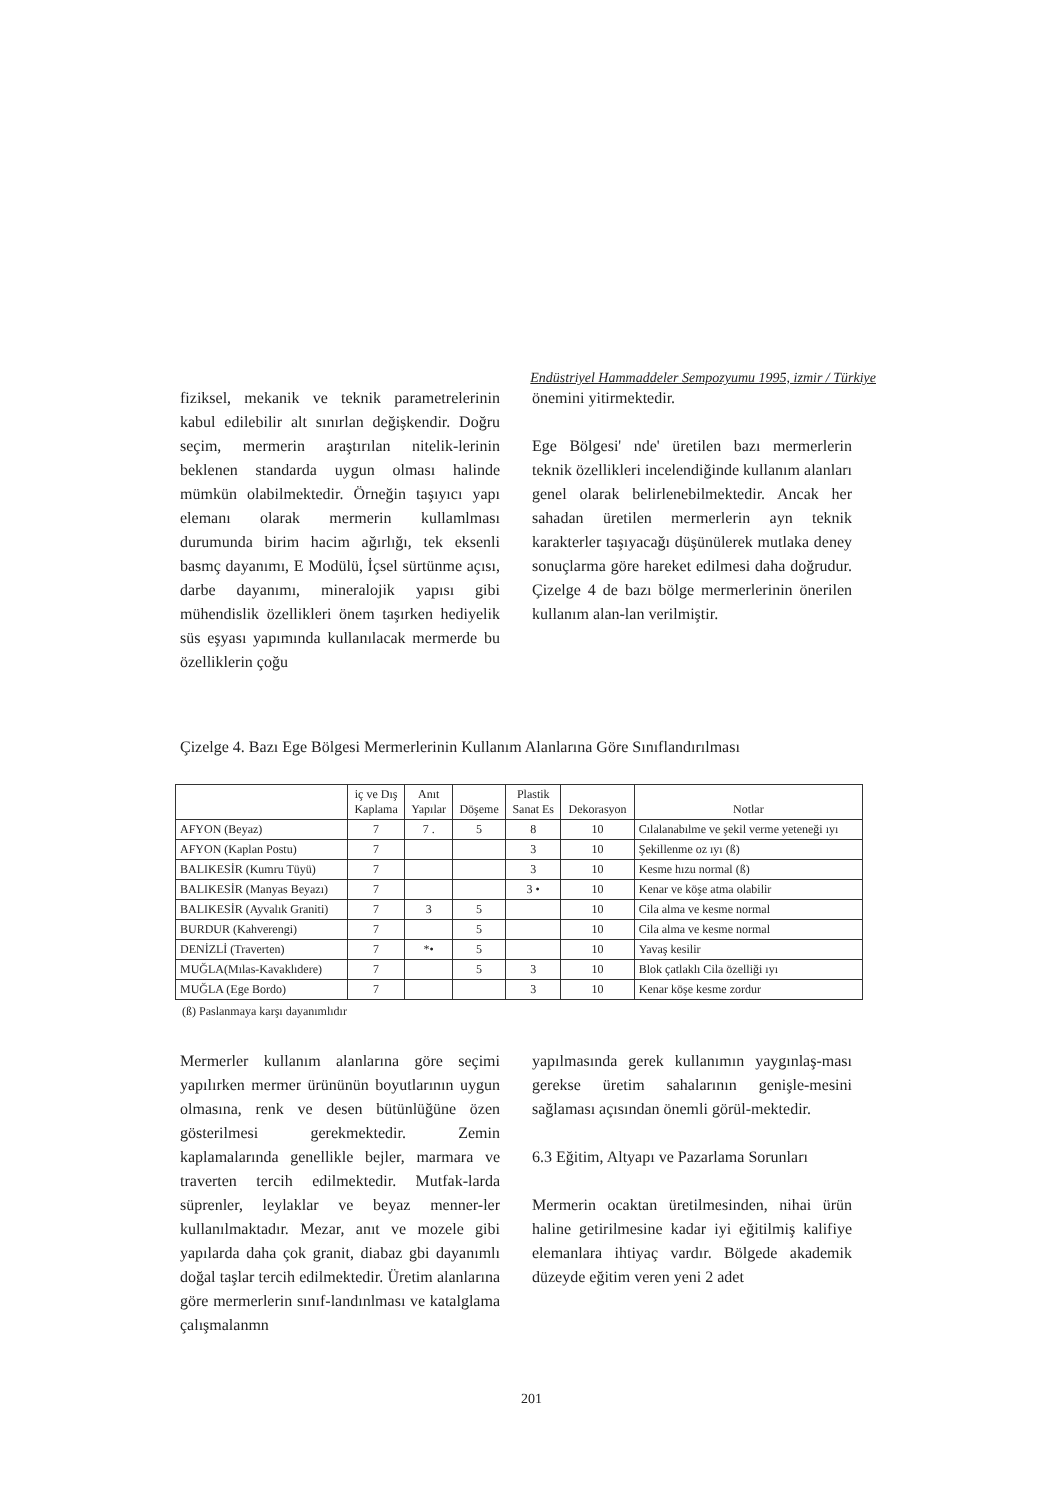Endüstriyel Hammaddeler Sempozyumu 1995, izmir / Türkiye
fiziksel, mekanik ve teknik parametrelerinin kabul edilebilir alt sınırlan değişkendir. Doğru seçim, mermerin araştırılan nitelik-lerinin beklenen standarda uygun olması halinde mümkün olabilmektedir. Örneğin taşıyıcı yapı elemanı olarak mermerin kullamlması durumunda birim hacim ağırlığı, tek eksenli basmç dayanımı, E Modülü, İçsel sürtünme açısı, darbe dayanımı, mineralojik yapısı gibi mühendislik özellikleri önem taşırken hediyelik süs eşyası yapımında kullanılacak mermerde bu özelliklerin çoğu
önemini yitirmektedir.
Ege Bölgesi' nde' üretilen bazı mermerlerin teknik özellikleri incelendiğinde kullanım alanları genel olarak belirlenebilmektedir. Ancak her sahadan üretilen mermerlerin ayn teknik karakterler taşıyacağı düşünülerek mutlaka deney sonuçlarma göre hareket edilmesi daha doğrudur. Çizelge 4 de bazı bölge mermerlerinin önerilen kullanım alan-lan verilmiştir.
Çizelge 4. Bazı Ege Bölgesi Mermerlerinin Kullanım Alanlarına Göre Sınıflandırılması
| | iç ve Dış Kaplama | Anıt Yapılar | Döşeme | Plastik Sanat Es | Dekorasyon | Notlar |
| --- | --- | --- | --- | --- | --- | --- |
| AFYON (Beyaz) | 7 | 7 . | 5 | 8 | 10 | Cılalanabılme ve şekil verme yeteneği ıyı |
| AFYON (Kaplan Postu) | 7 | | | 3 | 10 | Şekillenme oz ıyı (ß) |
| BALIKESİR (Kumru Tüyü) | 7 | | | 3 | 10 | Kesme hızu normal (ß) |
| BALIKESİR (Manyas Beyazı) | 7 | | | 3 • | 10 | Kenar ve köşe atma olabilir |
| BALIKESİR (Ayvalık Graniti) | 7 | 3 | 5 | | 10 | Cila alma ve kesme normal |
| BURDUR (Kahverengi) | 7 | | 5 | | 10 | Cila alma ve kesme normal |
| DENİZLİ (Traverten) | 7 | *• | 5 | | 10 | Yavaş kesilir |
| MUĞLA(Mılas-Kavaklıdere) | 7 | | 5 | 3 | 10 | Blok çatlaklı Cila özelliği ıyı |
| MUĞLA (Ege Bordo) | 7 | | | 3 | 10 | Kenar köşe kesme zordur |
(ß) Paslanmaya karşı dayanımlıdır
Mermerler kullanım alanlarına göre seçimi yapılırken mermer ürününün boyutlarının uygun olmasına, renk ve desen bütünlüğüne özen gösterilmesi gerekmektedir. Zemin kaplamalarında genellikle bejler, marmara ve traverten tercih edilmektedir. Mutfak-larda süprenler, leylaklar ve beyaz menner-ler kullanılmaktadır. Mezar, anıt ve mozele gibi yapılarda daha çok granit, diabaz gbi dayanımlı doğal taşlar tercih edilmektedir. Üretim alanlarına göre mermerlerin sınıf-landınlması ve katalglama çalışmalanmn
yapılmasında gerek kullanımın yaygınlaş-ması gerekse üretim sahalarının genişle-mesini sağlaması açısından önemli görül-mektedir.
6.3 Eğitim, Altyapı ve Pazarlama Sorunları
Mermerin ocaktan üretilmesinden, nihai ürün haline getirilmesine kadar iyi eğitilmiş kalifiye elemanlara ihtiyaç vardır. Bölgede akademik düzeyde eğitim veren yeni 2 adet
201